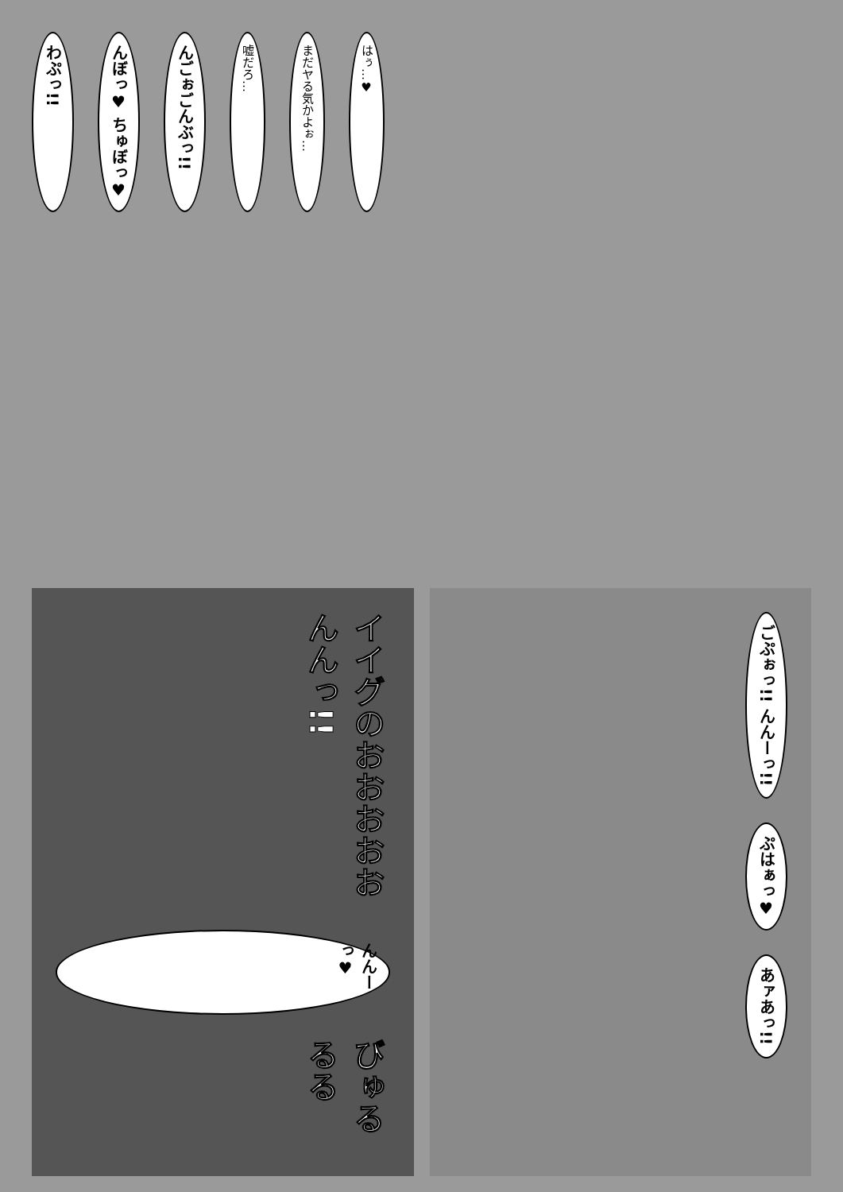わぷっ!!
んぼっ♥ ちゅぼっ♥
んごぉごんぶっ!!
嘘だろ…
まだヤる気かよぉ…
はぅ…♥
イイグのおおおおおんんっ!!
んんーっ♥
びゅるるる
ごぷぉっ!! んんーっ!!
ぷはぁっ♥
あァあっ!!